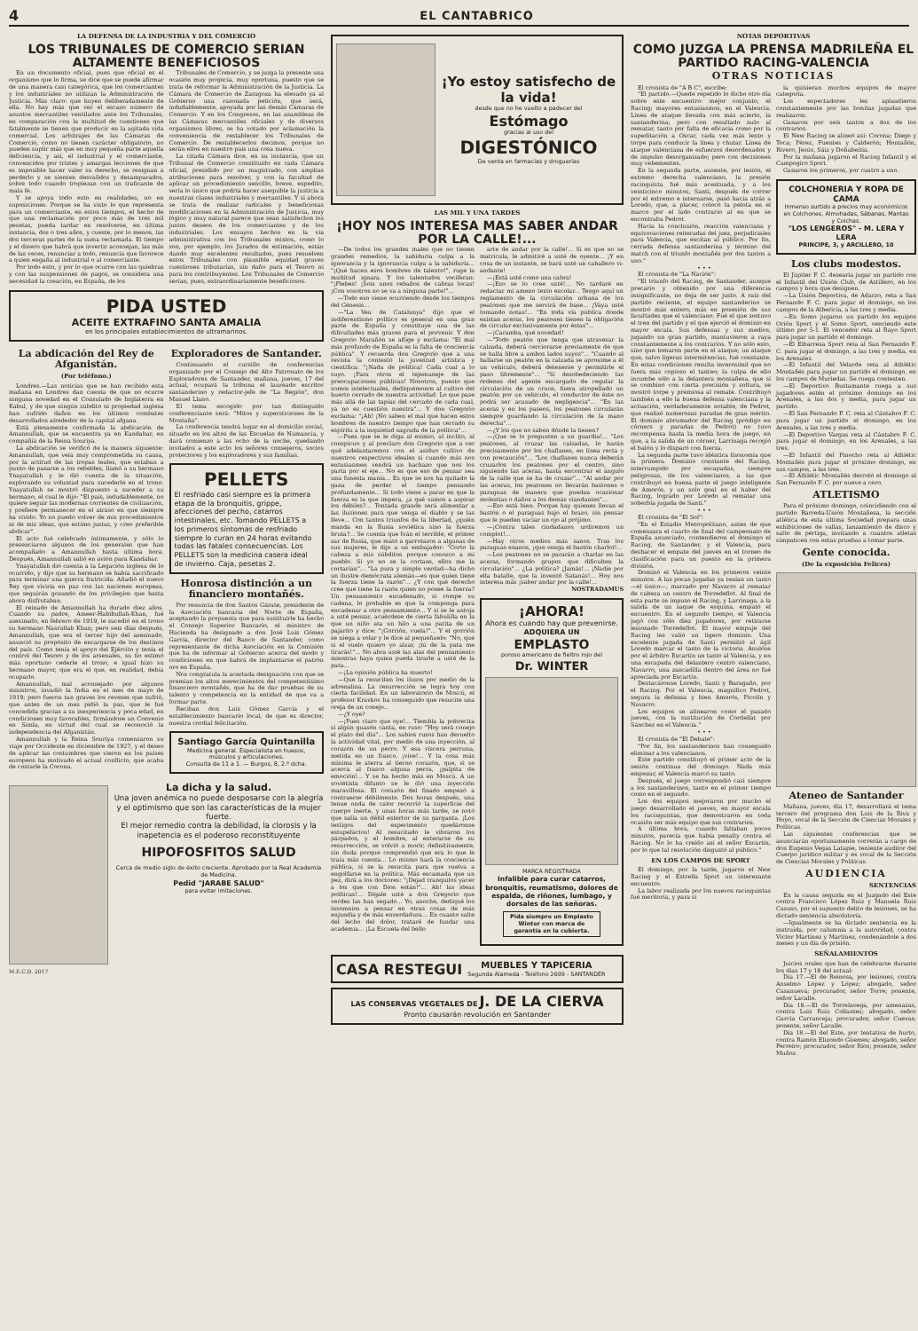4 EL CANTABRICO
LA DEFENSA DE LA INDUSTRIA Y DEL COMERCIO
LOS TRIBUNALES DE COMERCIO SERIAN ALTAMENTE BENEFICIOSOS
En un documento oficial, pues que oficial es el organismo que lo firma, se dice que se puede afirmar de una manera casi categórica, que los comerciantes y los industriales no utilizan la Administración de Justicia. Más claro: que huyen deliberadamente de ella. No hay más que ver el escaso número de asuntos mercantiles ventilados ante los Tribunales, en comparación con la multitud de cuestiones que fatalmente se tienen que producir en la agitada vida comercial. Los arbitrajes de las Cámaras de Comercio, como no tienen carácter obligatorio, no pueden suplir más que en muy pequeña parte aquella deficiencia, y así, el industrial y el comerciante, convencidos por tristes y amargas lecciones de que es imposible hacer valer su derecho, se resignan a perderlo y se sienten desvalidos y desamparados, sobre todo cuando tropiezan con un traficante de mala fe.
Y se apoya todo esto en realidades, no en suposiciones. Porque se ha visto lo que representa para un comerciante, en estos tiempos, el hecho de que una reclamación por poco más de tres mil pesetas, pueda tardar en resolverse, en última instancia, dos o tres años, y cueste, por lo menos, las dos terceras partes de la suma reclamada. El tiempo y el dinero que habrá que invertir aconsejan, las más de las veces, renunciar a todo, renuncia que favorece a quien engaña al industrial o al comerciante.
Por todo esto, y por lo que ocurre con las quiebras y con las suspensiones de pagos, se considera una necesidad la creación, en España, de los
Tribunales de Comercio, y se juzga la presente una ocasión muy propicia, muy oportuna, puesto que se trata de reformar la Administración de la Justicia. La Cámara de Comercio de Zaragoza ha elevado ya al Gobierno una razonada petición, que será, indudablemente, apoyada por las demás Cámaras de Comercio. Y en los Congresos, en las asambleas de las Cámaras mercantiles oficiales y de diversos organismos libres, se ha votado por aclamación la conveniencia de restablecer los Tribunales de Comercio. De restablecerlos decimos, porque no serán ellos en nuestro país una cosa nueva.
La citada Cámara dice, en su instancia, que un Tribunal de Comercio constituído en cada Cámara oficial, presidido por un magistrado, con amplias atribuciones para resolver, y con la facultad de aplicar un procedimiento sencillo, breve, expedito, sería lo único que podría hacer asequible la justicia a nuestras clases industriales y mercantiles. Y si ahora se trata de realizar radicales y beneficiosas modificaciones en la Administración de Justicia, muy lógico y muy natural parece que sean satisfechos los justos deseos de los comerciantes y de los industriales. Los ensayos hechos en la vía administrativa con los Tribunales mixtos, como lo son, por ejemplo, los Jurados de estimación, están dando muy excelentes resultados, pues resuelven estos Tribunales con plausible equidad graves cuestiones tributarias, sin daño para el Tesoro ni para los contribuyentes. Los Tribunales de Comercio serían, pues, extraordinariamente beneficiosos.
PIDA USTED
ACEITE EXTRAFINO SANTA AMALIA
en los principales establecimientos de ultramarinos.
La abdicación del Rey de Afganistán.
(Por teléfono.)
Londres.—Las noticias que se han recibido esta mañana en Londres dan cuenta de que no ocurre ninguna novedad en el Consulado de Inglaterra en Kabul, y de que ningún súbdito ni propiedad inglesa han sufrido daños en los últimos combates desarrollados alrededor de la capital afgana.
Está plenamente confirmada la abdicación de Amannullah, que se encuentra ya en Kandahar, en compañía de la Reina Souriya.
La abdicación se verificó de la manera siguiente: Amannullah, que veía muy comprometida su causa, por la actitud de las tropas leales, que estaban a punto de pasarse a los rebeldes, llamó a su hermano Ynayatullah y le dió cuenta de la situación, explorando su voluntad para sucederle en el trono. Ynayatullah se mostró dispuesto a suceder a su hermano, el cual le dijo: "El país, indudablemente, no quiere seguir las modernas corrientes de civilización, y prefiere permanecer en el atraso en que siempre ha vivido. Yo no puedo volver de mis procedimientos ni de mis ideas, que estimo justas, y creo preferible abdicar".
El acto fué celebrado íntimamente, y sólo lo presenciaron algunos de los generales que han acompañado a Amannullah hasta última hora. Después, Amannullah salió en avión para Kandahar.
Ynayatullah dió cuenta a la Legación inglesa de lo ocurrido, y dijo que su hermano se había sacrificado para terminar una guerra fratricida. Añadió el nuevo Rey que viviría en paz con las naciones europeas, que seguirán gozando de los privilegios que hasta ahora disfrutaban.
El reinado de Amannullah ha durado diez años. Cuando su padre, Ameer-Habibullah-Khan, fué asesinado, en febrero de 1919, le sucedió en el trono su hermano Nasrullah Khan; pero seis días después, Amannullah, que era el tercer hijo del asesinado, anunció su propósito de encargarse de los destinos del país. Como tenía el apoyo del Ejército y tenía el control del Tesoro y de los arsenales, su tío estimó más oportuno cederle el trono, e igual hizo su hermano mayor, que era el que, en realidad, debía ocuparlo.
Amannullah, mal aconsejado por algunos ministros, invadió la India en el mes de mayo de 1919; pero fueron tan graves los reveses que sufrió, que antes de un mes pidió la paz, que le fué concedida gracias a su inexperiencia y poca edad, en condiciones muy favorables, firmándose un Convenio en Simla, en virtud del cual se reconoció la independencia del Afganistán.
Amannullah y la Reina Souriya comenzaron su viaje por Occidente en diciembre de 1927, y el deseo de aplicar las costumbres que vieron en los países europeos ha motivado el actual conflicto, que acaba de costarle la Corona.
Exploradores de Santander.
Continuando el cursillo de conferencias organizado por el Consejo del Alto Patronato de los Exploradores de Santander, mañana, jueves, 17 del actual, ocupará la tribuna el laureado escritor santanderino y redactor-jefe de "La Región", don Manuel Llano.
El tema escogido por tan distinguido conferenciante será: "Mitos y supersticiones de la Montaña".
La conferencia tendrá lugar en el domicilio social, situado en los altos de las Escuelas de Numancia, y dará comienzo a las ocho de la noche, quedando invitados a este acto los señores consejeros, socios protectores y los exploradores y sus familias.
PELLETS
El resfriado casi siempre es la primera etapa de la bronquitis, grippe, afecciones del pecho, catarros intestinales, etc. Tomando PELLETS a los primeros síntomas de resfriado siempre lo curan en 24 horas evitando todas las fatales consecuencias. Los PELLETS son la medicina casera ideal de invierno. Caja, pesetas 2.
Honrosa distinción a un financiero montañés.
Por renuncia de don Santos Gárate, presidente de la Asociación bancaria del Norte de España, aceptando la propuesta que para sustituirle ha hecho el Consejo Superior Bancario, el ministro de Hacienda ha designado a don José Luis Gómez García, director del Banco de Santander, como representante de dicha Asociación en la Comisión que ha de informar al Gobierno acerca del modo y condiciones en que habrá de implantarse el patrón oro en España.
Nos congratula la acertada designación con que se premian los altos merecimientos del competentísimo financiero montañés, que ha de dar pruebas de su talento y competencia en la entidad de que va a formar parte.
Reciban don Luis Gómez García y el establecimiento bancario local, de que es director, nuestra cordial felicitación.
Santiago García Quintanilla
Medicina general. Especialista en huesos, músculos y articulaciones.
Consulta de 11 a 1. — Burgos, 8, 2.º dcha.
La dicha y la salud.
Una joven anémica no puede desposarse con la alegría y el optimismo que son las características de la mujer fuerte.
El mejor remedio contra la debilidad, la clorosis y la inapetencia es el poderoso reconstituyente
HIPOFOSFITOS SALUD
Cerca de medio siglo de éxito creciente. Aprobado por la Real Academia de Medicina.
Pedid "JARABE SALUD"
para evitar imitaciones.
M.E.C.D. 2017
¡Yo estoy satisfecho de la vida!
desde que no he vuelto a padecer del
Estómago
gracias al uso del
DIGESTÓNICO
De venta en farmacias y droguerías
LAS MIL Y UNA TARDES
¡HOY NOS INTERESA MAS SABER ANDAR POR LA CALLE!...
—De todos los grandes males que no tienen grandes remedios, la sabiduría culpa a la ignorancia y la ignorancia culpa a la sabiduría... "¡Qué hacen esos hombres de talento!", ruge la multitud ignara. Y los talentudos vociferan: "¡Plebes! ¡Sois unos rebaños de cabras locas! ¡Con vosotros no se va a ninguna parte!"...
—Todo eso viene ocurriendo desde los tiempos del Génesis...
—"La Veu de Catalunya" dijo que el indiferentismo político es general en una gran parte de España y constituye una de las dificultades más graves para el porvenir. Y don Gregorio Marañón se aflige y exclama: "El mal más profundo de España es la falta de conciencia pública". Y recuerda don Gregorio que a una revista la contestó la juventud artística y científica: "¡Nada de política! Cada cual a lo suyo. ¡Para otros el tejemaneje de las preocupaciones públicas! Nosotros, puesto que somos intelectuales, dediquémonos al cultivo del huerto cerrado de nuestra actividad. Lo que pase más allá de las tapias del cercado de cada cual, ya no es cuestión nuestra"... Y don Gregorio exclama: "¡Ah! ¡No saben el mal que hacen estos hombres de nuestro tiempo que han cerrado su espíritu a la inquietud sagrada de la política"...
—Pues que se le diga al eximio, al ínclito, al conspicuo y al preclaro don Gregorio que a ver qué adelantaremos con el asiduo cultivo de nuestros respectivos ideales si cuando más nos entusiasmen vendrá un hachazo que nos los parta por el eje... No es que eso de pensar sea una funesta manía... Es que se nos ha quitado la gana de perder el tiempo pensando profundamente... Si todo viene a parar en que la fuerza es la que impera, ¿a qué vamos a aspirar los débiles?... Tontada grande será alimentar a las ilusiones para que venga el diablo y se las lleve... Con tantos triunfos de la libertad, ¿quién manda en la Rusia soviética sino la fuerza bruta?... Se cuenta que Iván el terrible, el primer zar de Rusia, que mató a garrotazos a algunas de sus mujeres, le dijo a un embajador: "Corto la cabeza a mis súbditos porque conozco a mi pueblo. Si yo no se la cortase, ellos me la cortarían"... "La pura y simple verdad—ha dicho un ilustre demócrata alemán—es que quien tiene la fuerza tiene la razón"... ¿Y con qué derecho cree que tiene la razón quien no posee la fuerza? Un pensamiento encadenado, si rompe su cadena, lo probable es que la componga para encadenar a otro pensamiento... Y si se le antoja a usté pensar, acuérdese de cierta fabulilla en la que un niño ata un hilo a una patita de un pajarito y dice: "¡Gorrión, vuela!"... Y el gorrión se niega a volar y le dice al pequeñuelo: "No, que si el vuelo quiero yo alzar, ¡tú de la pata me tirarás!"... No abra usté las alas del pensamiento mientras haya quien pueda tirarle a usté de la pata...
—¡La opinión pública ha muerto!
—Que la resuciten los ilusos por medio de la adrenalina. La resurrección se logra hoy con cierta facilidad. En un laboratorio de Moscú, el profesor Kravkov ha conseguido que resucite una oreja de un conejo...
—¿Y oye?
—¡Pues claro que oye!... Tiembla la pobrecita si algún guasón canta, en ruso: "Hoy será conejo el plato del día"... Los sabios rusos han devuelto la actividad vital, por medio de una inyección, al corazón de un perro. Y esa víscera perruna, metida en un frasco, ¡vive!... Y la cosa más mínima le aterra al tierno corazón, que, si se acerca al frasco alguna perra, ¡palpita de emoción!... Y se ha hecho más en Moscú. A un soviétista difunto se le dió una inyección maravillosa. El corazón del finado empezó a contraerse débilmente. Dos horas después, una tenue onda de calor recorrió la superficie del cuerpo inerte, y unas horas más tarde, se notó que salía un débil estertor de su garganta. ¡Los testigos del experimento quedáronse estupefactos! Al resucitado le vibraron los párpados, y el hombre, al enterarse de su resurrección, se volvió a morir, definitivamente, sin duda porque comprendió que era lo que le traía más cuenta... Lo mismo hará la conciencia pública, si se la resucita para que vuelva a engolfarse en la política. Más escamada que un pez, dirá a los doctores: "¡Dejad tranquilos yacer a los que con Dios están!"... Ah! las ideas políticas!... Dígale usté a don Gregorio que verdes las han segado... Yo, anoche, dediqué los insomnios a pensar en otras cosas de más enjundia y de más enverdadura... En cuanto salte del lecho del dolor, trataré de fundar una academia... ¡La Escuela del bello
arte de andar por la calle!... Si es que no se matricula, le admitiré a usté de oyente... ¡Y en cosa de un instante, se hará usté un caballero vi-andante!
—¡Está usté como una cabra!
—¡Eso se lo cree usté!... No tardaré en redactar mi ameno texto escolar... Tengo aquí un reglamento de la circulación urbana de los peatones que me servirá de base... ¡Vaya usté tomando notas!... "En toda vía pública donde existan aceras, los peatones tienen la obligación de circular exclusivamente por éstas"...
—¡Caramba, qué novedad!
—"Todo peatón que tenga que atravesar la calzada, deberá cerciorarse previamente de que se halla libre a ambos lados suyos"... "Cuando al hallarse un peatón en la calzada se aproxime a él un vehículo, deberá detenerse y permitirle el paso libremente"... "Si desobedeciendo las órdenes del agente encargado de regular la circulación de un cruce, fuera atropellado un peatón por un vehículo, el conductor de éste no podrá ser acusado de negligencia"... "En las aceras y en los paseos, los peatones circularán siempre guardando la circulación de la mano derecha"...
—¿Y los que no saben dónde la tienen?
—¡Que se lo pregunten a un guardia!... "Los peatones, al cruzar las calzadas, lo harán precisamente por los chaflanes, en línea recta y con precaución"... "Los chaflanes nunca deberán cruzarlos los peatones por el centro, sino siguiendo las aceras, hasta encontrar el ángulo de la calle que se ha de cruzar"... "Al andar por las aceras, los peatones no llevarán bastones o paraguas de manera que puedan ocasionar molestias o daños a los demás viandantes"...
—Eso está bien. Porque hay quienes llevan el bastón o el paraguas bajo el brazo, sin pensar que le pueden vaciar un ojo al prójimo.
—¡Contra tales ciudadanos urdiremos un complot!...
—Hay otros medios más sanos. Tras los paraguas enanos, ¡que venga el bastón charlot!...
—Los peatones no se pararán a charlar en las aceras, formando grupos que dificulten la circulación"... ¿La política? ¡Jamás!... ¡Nadie por ella batalle, que la inventó Satanás!... Hoy nos interesa más ¡saber andar por la calle!...
NOSTRADAMUS
¡AHORA!
Ahora es cuando hay que prevenirse.
ADQUIERA UN
EMPLASTO
poroso americano de fieltro rojo del
Dr. WINTER
MARCA REGISTRADA
Infalible para curar catarros, bronquitis, reumatismo, dolores de espalda, de riñones, lumbago, y dorsales de las señoras.
Pida siempre un Emplasto Winter con marca de garantía en la cubierta.
CASA RESTEGUI
MUEBLES Y TAPICERIA
Segunda Alameda - Teléfono 2699 - SANTANDER
LAS CONSERVAS VEGETALES DE J. DE LA CIERVA
Pronto causarán revolución en Santander
NOTAS DEPORTIVAS
COMO JUZGA LA PRENSA MADRILEÑA EL PARTIDO RACING-VALENCIA
OTRAS NOTICIAS
El cronista de "A B C", escribe:
"El partido.—Quede repetido lo dicho otro día sobre este encuentro: mejor conjunto, el Racing; mayores entusiasmos, en el Valencia. Línea de ataque llevada con más acierto, la santanderina; pero con resultado nulo al rematar, tanto por falta de eficacia como por la supeditación a Oscar, cada vez más lento y torpe para conducir la línea y chutar. Línea de ataque valenciana de esfuerzos desordenados y de impulso desorganizado; pero con decisiones muy vehementes.
En la segunda parte, ausente, por lesión, el extremo derecha valenciano, la presión racinguista fué más acentuada, y a los veinticinco minutos, Santi, después de correr por el extremo e internarse, pasó hacia atrás a Loredo, que, a placer, colocó la pelota en el marco por el lado contrario al en que se encontraba Pedrot.
Hacia la conclusión, reacción valenciana y equivocaciones reiteradas del juez, perjudiciales para Valencia, que excitan al público. Por fin, cerrada defensa santanderina y término del match con el triunfo montañés por dos tantos a uno."
• • •
El cronista de "La Nación":
"El triunfo del Racing, de Santander, aunque precario y obtenido por una diferencia insignificante, no deja de ser justo. A raíz del partido reciente, el equipo santanderino se mostró más entero, más en posesión de sus facultades que el valenciano. Fué el que sostuvo el tren del partido y el que ejerció el dominio en mayor escala. Sus defensas y sus medios, jugando un gran partido, mantuvieron a raya constantemente a los contrarios. Y no sólo esto, sino que tomaron parte en el ataque; un ataque que, salvo ligeras intermitencias, fué constante. En estas condiciones resulta inverosímil que no fuera más copioso el tanteo; la culpa de ello incumbe sólo a la delantera montañesa, que si se combinó con cierta precisión y soltura, se mostró torpe y premiosa al remate. Contribuyó también a ello la buena defensa valenciana y la actuación, verdaderamente notable, de Pedrot, que realizó numerosas paradas de gran mérito. El dominio abrumador del Racing (pródigo en córners y paradas de Pedrot) no tuvo recompensa hasta la media hora de juego, en que, a la salida de un córner, Larrinaga recogió el balón y lo disparó con fuerza.
La segunda parte tuvo idéntica fisonomía que la primera. Dominio constante del Racing, interrumpido por escapadas, siempre peligrosas, de los valencianos, a las que contribuyó en buena parte el juego inteligente de Amorós, y un solo goal en el haber del Racing, logrado por Loredo al rematar una soberbia jugada de Santi."
• • •
El cronista de "El Sol":
"En el Estadio Metropolitano, antes de que comenzara el cuarto de final del campeonato de España anunciado, contendieron el domingo el Racing, de Santander, y el Valencia, para deshacer el empate del jueves en el torneo de clasificación para un puesto en la primera división.
Dominó el Valencia en los primeros veinte minutos. A las pocas jugadas ya tenían un tanto—el único—, marcado por Navarro al rematar de cabeza un centro de Torredeflot. Al final de esta parte se impuso el Racing, y Larrinaga, a la salida de un saque de esquina, empató el encuentro. En el segundo tiempo, el Valencia jugó con sólo diez jugadores, por retirarse lesionado Torredeflot. El mayor empuje del Racing les valió un ligero dominio. Una excelente jugada de Santi permitió al ágil Loredo marcar el tanto de la victoria. Anulóse por el árbitro Escartín un tanto al Valencia, y en una escapada del delantero centro valenciano, Navarro, una zancadilla dentro del área no fué apreciada por Escartín.
Destacáronse Loredo, Santi y Baragaño, por el Racing. Por el Valencia, magnífico Pedrot, segura la defensa y bien Amorós, Picolín y Navarro.
Los equipos se alinearon como el pasado jueves, con la sustitución de Cordellat por Sánchez en el Valencia."
• • •
El cronista de "El Debate":
"Por fin, los santanderinos han conseguido eliminar a los valencianos.
Este partido constituyó el primer acto de la sesión continua del domingo. Nada más empezar, el Valencia marcó su tanto.
Después, el juego correspondió casi siempre a los santanderinos, tanto en el primer tiempo como en el segundo.
Los dos equipos mejoraron por mucho el juego desarrollado el jueves, en mayor escala los racinguistas, que demostraron en toda ocasión ser más equipo que sus contrarios.
A última hora, cuando faltaban pocos minutos, parecía que había penalty contra el Racing. No lo ha creído así el señor Escartín, por lo que tal resolución disgustó al público."
EN LOS CAMPOS DE SPORT
El domingo, por la tarde, jugaron el New Racing y el Estrella Sport un interesante encuentro.
La labor realizada por los nuevos racinguistas fué meritoria, y para sí
la quisieran muchos equipos de mayor categoría.
Los espectadores les aplaudieron constantemente por las bonitas jugadas que realizaron.
Ganaron por seis tantos a dos de los contrarios.
El New Racing se alineó así: Corona; Diego y Toca; Pérez, Fuentes y Calderón; Hontañón, Rivero, Jesús, Sáiz y Doñabeitia.
Por la mañana jugaron el Racing Infantil y el Campogiro Sport.
Ganaron los primeros, por cuatro a uno.
COLCHONERIA Y ROPA DE CAMA
Inmenso surtido a precios muy económicos en Colchones, Almohadas, Sábanas, Mantas y Colchas.
"LOS LENGEROS" - M. LERA Y LERA
PRINCIPE, 3, y ARCILLERO, 10
Los clubs modestos.
El Júpiter F. C. desearía jugar un partido con el Infantil del Unión Club, de Astillero, en los campos y hora que designen.
—La Unión Deportiva, de Adarzo, reta a San Fernando F. C. para jugar el domingo, en los campos de la Albericia, a las tres y media.
—En Somo jugaron un partido los equipos Orión Sport y el Somo Sport, venciendo este último por 5-1. El vencedor reta al Rayo Sport para jugar un partido el domingo.
—El Eibarresa Sport reta al San Fernando F. C. para jugar el domingo, a las tres y media, en los Arenales.
—El Infantil del Velarde reta al Athlétic Montañés para jugar un partido el domingo, en los campos de Muriedas. Se ruega contesten.
—El Deportivo Bustamante ruega a sus jugadores estén el próximo domingo en los Arenales, a las dos y media, para jugar un partido.
—El San Fernando F. C. reta al Cántabro F. C. para jugar un partido el domingo, en los Arenales, a las tres y media.
—El Deportivo Vargas reta al Cántabro F. C. para jugar el domingo, en los Arenales, a las tres.
—El Infantil del Pinocho reta al Athlétic Montañés para jugar el próximo domingo, en sus campos, a las tres.
—El Athlétic Montañés derrotó el domingo al San Fernando F. C. por nueve a cero.
ATLETISMO
Para el próximo domingo, coincidiendo con el partido Barreda-Unión Montañesa, la sección atlética de esta última Sociedad prepara unas exhibiciones de vallas, lanzamiento de disco y salto de pértiga, invitando a cuantos atletas simpaticen con estas pruebas a tomar parte.
Gente conocida.
(De la exposición Felices)
Ateneo de Santander
Mañana, jueves, día 17, desarrollará el tema tercero del programa don Luis de la Riva y Hoyo, vocal de la Sección de Ciencias Morales y Políticas.
Las siguientes conferencias que se anunciarán oportunamente correrán a cargo de don Eugenio Vegas Latapie, teniente auditor del Cuerpo jurídico militar y ex vocal de la Sección de Ciencias Morales y Políticas.
AUDIENCIA
SENTENCIAS
En la causa seguida en el Juzgado del Este contra Francisco López Ruiz y Manuela Ruiz Casuso, por el supuesto delito de lesiones, se ha dictado sentencia absolutoria.
—Igualmente se ha dictado sentencia en la instruída, por calumnia a la autoridad, contra Víctor Martínez y Martínez, condenándole a dos meses y un día de prisión.
SEÑALAMIENTOS
Juicios orales que han de celebrarse durante los días 17 y 18 del actual:
Día 17.—El de Reinosa, por lesiones, contra Anselmo López y López; abogado, señor Casanueva; procurador, señor Torre; ponente, señor Lacalle.
Día 18.—El de Torrelavega, por amenazas, contra Luis Ruiz Collantes; abogado, señor García Carranceja; procurador, señor Cuevas; ponente, señor Lacalle.
Día 18.—El del Este, por tentativa de hurto, contra Ramón Elizondo Güemes; abogado, señor Ferreiro; procurador, señor Ríos; ponente, señor Muñoz.